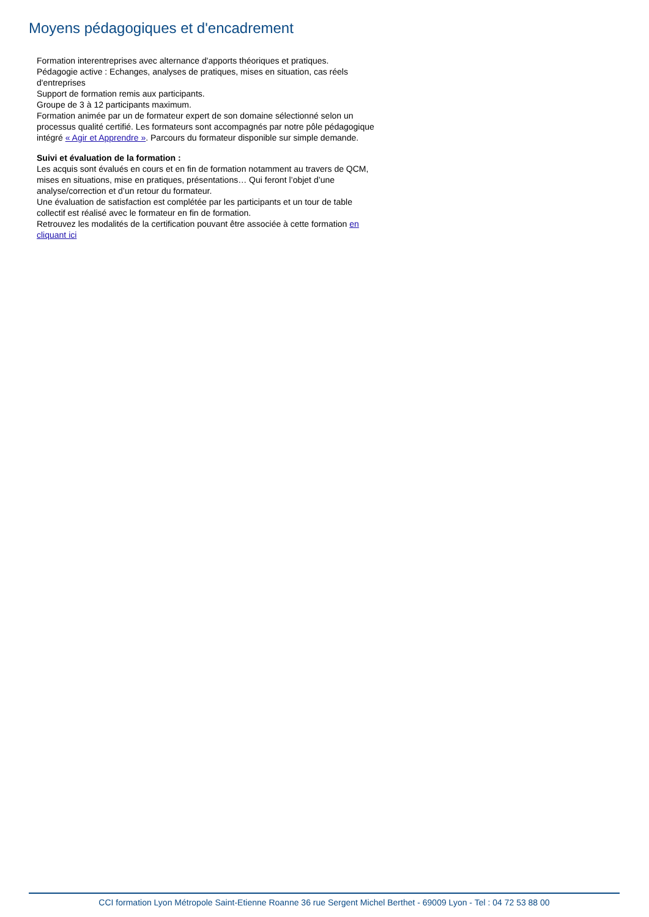Moyens pédagogiques et d'encadrement
Formation interentreprises avec alternance d'apports théoriques et pratiques.
Pédagogie active : Echanges, analyses de pratiques, mises en situation, cas réels d'entreprises
Support de formation remis aux participants.
Groupe de 3 à 12 participants maximum.
Formation animée par un de formateur expert de son domaine sélectionné selon un processus qualité certifié. Les formateurs sont accompagnés par notre pôle pédagogique intégré « Agir et Apprendre ». Parcours du formateur disponible sur simple demande.
Suivi et évaluation de la formation :
Les acquis sont évalués en cours et en fin de formation notamment au travers de QCM, mises en situations, mise en pratiques, présentations… Qui feront l’objet d’une analyse/correction et d’un retour du formateur.
Une évaluation de satisfaction est complétée par les participants et un tour de table collectif est réalisé avec le formateur en fin de formation.
Retrouvez les modalités de la certification pouvant être associée à cette formation en cliquant ici
CCI formation Lyon Métropole Saint-Etienne Roanne 36 rue Sergent Michel Berthet - 69009 Lyon - Tel : 04 72 53 88 00